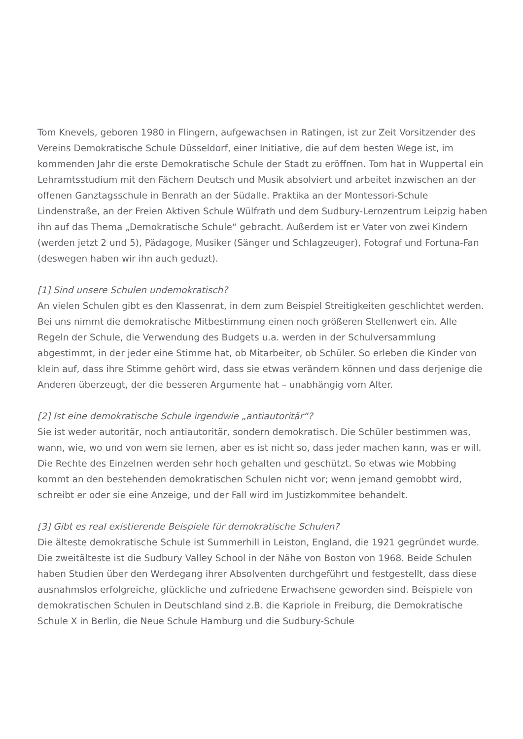Tom Knevels, geboren 1980 in Flingern, aufgewachsen in Ratingen, ist zur Zeit Vorsitzender des Vereins Demokratische Schule Düsseldorf, einer Initiative, die auf dem besten Wege ist, im kommenden Jahr die erste Demokratische Schule der Stadt zu eröffnen. Tom hat in Wuppertal ein Lehramtsstudium mit den Fächern Deutsch und Musik absolviert und arbeitet inzwischen an der offenen Ganztagsschule in Benrath an der Südalle. Praktika an der Montessori-Schule Lindenstraße, an der Freien Aktiven Schule Wülfrath und dem Sudbury-Lernzentrum Leipzig haben ihn auf das Thema „Demokratische Schule“ gebracht. Außerdem ist er Vater von zwei Kindern (werden jetzt 2 und 5), Pädagoge, Musiker (Sänger und Schlagzeuger), Fotograf und Fortuna-Fan (deswegen haben wir ihn auch geduzt).
[1] Sind unsere Schulen undemokratisch?
An vielen Schulen gibt es den Klassenrat, in dem zum Beispiel Streitigkeiten geschlichtet werden. Bei uns nimmt die demokratische Mitbestimmung einen noch größeren Stellenwert ein. Alle Regeln der Schule, die Verwendung des Budgets u.a. werden in der Schulversammlung abgestimmt, in der jeder eine Stimme hat, ob Mitarbeiter, ob Schüler. So erleben die Kinder von klein auf, dass ihre Stimme gehört wird, dass sie etwas verändern können und dass derjenige die Anderen überzeugt, der die besseren Argumente hat – unabhängig vom Alter.
[2] Ist eine demokratische Schule irgendwie „antiautoritär“?
Sie ist weder autoritär, noch antiautoritär, sondern demokratisch. Die Schüler bestimmen was, wann, wie, wo und von wem sie lernen, aber es ist nicht so, dass jeder machen kann, was er will. Die Rechte des Einzelnen werden sehr hoch gehalten und geschützt. So etwas wie Mobbing kommt an den bestehenden demokratischen Schulen nicht vor; wenn jemand gemobbt wird, schreibt er oder sie eine Anzeige, und der Fall wird im Justizkommitee behandelt.
[3] Gibt es real existierende Beispiele für demokratische Schulen?
Die älteste demokratische Schule ist Summerhill in Leiston, England, die 1921 gegründet wurde. Die zweitälteste ist die Sudbury Valley School in der Nähe von Boston von 1968. Beide Schulen haben Studien über den Werdegang ihrer Absolventen durchgeführt und festgestellt, dass diese ausnahmslos erfolgreiche, glückliche und zufriedene Erwachsene geworden sind. Beispiele von demokratischen Schulen in Deutschland sind z.B. die Kapriole in Freiburg, die Demokratische Schule X in Berlin, die Neue Schule Hamburg und die Sudbury-Schule